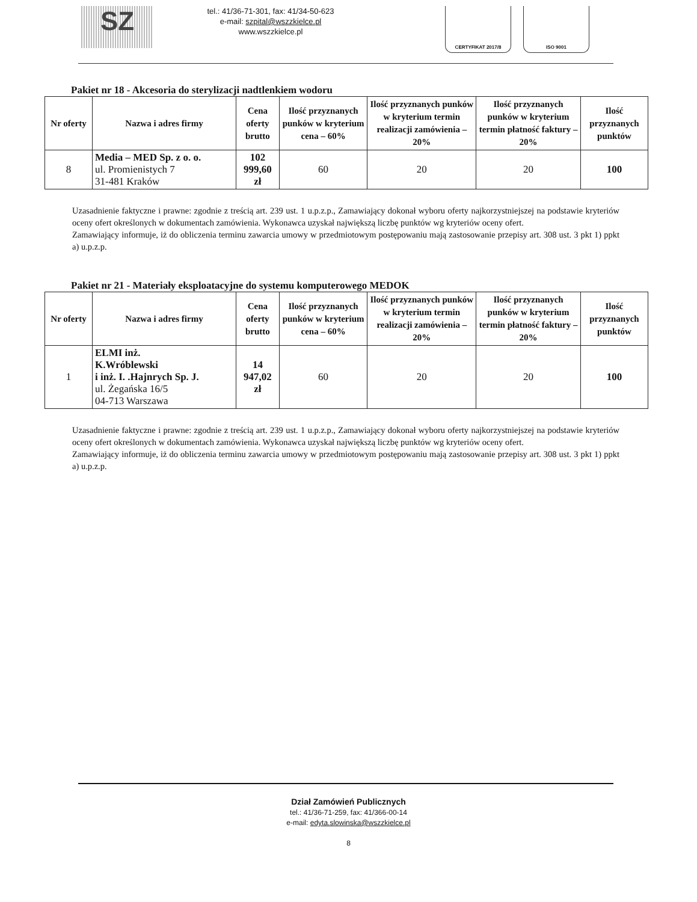SZ
tel.: 41/36-71-301, fax: 41/34-50-623
e-mail: szpital@wszzkielce.pl
www.wszzkielce.pl
CERTYFIKAT 2017/8 ISO 9001
Pakiet nr 18 - Akcesoria do sterylizacji nadtlenkiem wodoru
| Nr oferty | Nazwa i adres firmy | Cena oferty brutto | Ilość przyznanych punków w kryterium cena – 60% | Ilość przyznanych punków w kryterium termin realizacji zamówienia – 20% | Ilość przyznanych punków w kryterium termin płatność faktury – 20% | Ilość przyznanych punktów |
| --- | --- | --- | --- | --- | --- | --- |
| 8 | Media – MED Sp. z o. o. ul. Promienistych 7 31-481 Kraków | 102 999,60 zł | 60 | 20 | 20 | 100 |
Uzasadnienie faktyczne i prawne: zgodnie z treścią art. 239 ust. 1 u.p.z.p., Zamawiający dokonał wyboru oferty najkorzystniejszej na podstawie kryteriów oceny ofert określonych w dokumentach zamówienia. Wykonawca uzyskał największą liczbę punktów wg kryteriów oceny ofert.
Zamawiający informuje, iż do obliczenia terminu zawarcia umowy w przedmiotowym postępowaniu mają zastosowanie przepisy art. 308 ust. 3 pkt 1) ppkt a) u.p.z.p.
Pakiet nr 21 - Materiały eksploatacyjne do systemu komputerowego MEDOK
| Nr oferty | Nazwa i adres firmy | Cena oferty brutto | Ilość przyznanych punków w kryterium cena – 60% | Ilość przyznanych punków w kryterium termin realizacji zamówienia – 20% | Ilość przyznanych punków w kryterium termin płatność faktury – 20% | Ilość przyznanych punktów |
| --- | --- | --- | --- | --- | --- | --- |
| 1 | ELMI inż. K.Wróblewski i inż. I. .Hajnrych Sp. J. ul. Żegańska 16/5 04-713 Warszawa | 14 947,02 zł | 60 | 20 | 20 | 100 |
Uzasadnienie faktyczne i prawne: zgodnie z treścią art. 239 ust. 1 u.p.z.p., Zamawiający dokonał wyboru oferty najkorzystniejszej na podstawie kryteriów oceny ofert określonych w dokumentach zamówienia. Wykonawca uzyskał największą liczbę punktów wg kryteriów oceny ofert.
Zamawiający informuje, iż do obliczenia terminu zawarcia umowy w przedmiotowym postępowaniu mają zastosowanie przepisy art. 308 ust. 3 pkt 1) ppkt a) u.p.z.p.
Dział Zamówień Publicznych
tel.: 41/36-71-259, fax: 41/366-00-14
e-mail: edyta.slowinska@wszzkielce.pl
8